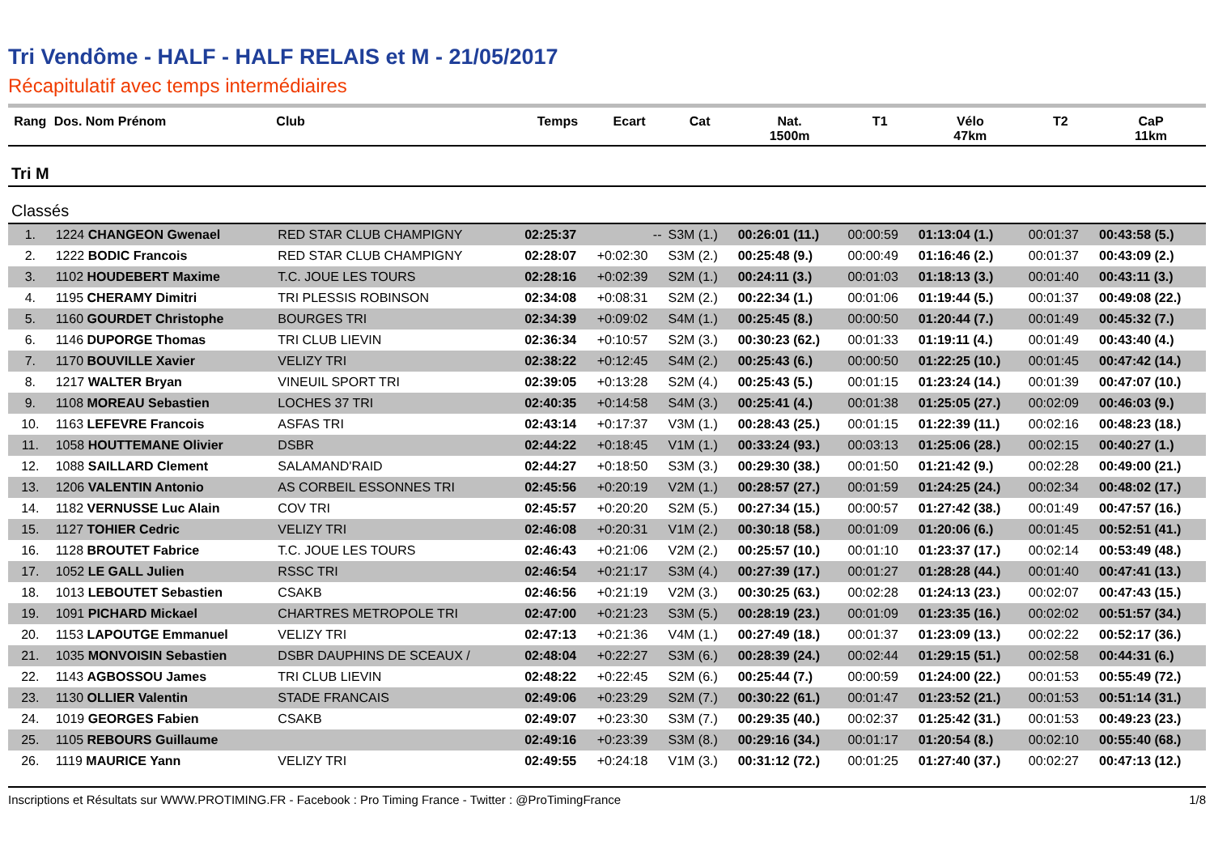Tri Vendôme - HALF - HALF RELAIS et M - 21/05/2017
Récapitulatif avec temps intermédiaires
| Rang | Dos. Nom Prénom | Club | Temps | Ecart | Cat | Nat. 1500m | T1 | Vélo 47km | T2 | CaP 11km |
| --- | --- | --- | --- | --- | --- | --- | --- | --- | --- | --- |
| Tri M | | | | | | | | | | |
| Classés | | | | | | | | | | |
| 1. | 1224 CHANGEON Gwenael | RED STAR CLUB CHAMPIGNY | 02:25:37 | -- | S3M (1.) | 00:26:01 (11.) | 00:00:59 | 01:13:04 (1.) | 00:01:37 | 00:43:58 (5.) |
| 2. | 1222 BODIC Francois | RED STAR CLUB CHAMPIGNY | 02:28:07 | +0:02:30 | S3M (2.) | 00:25:48 (9.) | 00:00:49 | 01:16:46 (2.) | 00:01:37 | 00:43:09 (2.) |
| 3. | 1102 HOUDEBERT Maxime | T.C. JOUE LES TOURS | 02:28:16 | +0:02:39 | S2M (1.) | 00:24:11 (3.) | 00:01:03 | 01:18:13 (3.) | 00:01:40 | 00:43:11 (3.) |
| 4. | 1195 CHERAMY Dimitri | TRI PLESSIS ROBINSON | 02:34:08 | +0:08:31 | S2M (2.) | 00:22:34 (1.) | 00:01:06 | 01:19:44 (5.) | 00:01:37 | 00:49:08 (22.) |
| 5. | 1160 GOURDET Christophe | BOURGES TRI | 02:34:39 | +0:09:02 | S4M (1.) | 00:25:45 (8.) | 00:00:50 | 01:20:44 (7.) | 00:01:49 | 00:45:32 (7.) |
| 6. | 1146 DUPORGE Thomas | TRI CLUB LIEVIN | 02:36:34 | +0:10:57 | S2M (3.) | 00:30:23 (62.) | 00:01:33 | 01:19:11 (4.) | 00:01:49 | 00:43:40 (4.) |
| 7. | 1170 BOUVILLE Xavier | VELIZY TRI | 02:38:22 | +0:12:45 | S4M (2.) | 00:25:43 (6.) | 00:00:50 | 01:22:25 (10.) | 00:01:45 | 00:47:42 (14.) |
| 8. | 1217 WALTER Bryan | VINEUIL SPORT TRI | 02:39:05 | +0:13:28 | S2M (4.) | 00:25:43 (5.) | 00:01:15 | 01:23:24 (14.) | 00:01:39 | 00:47:07 (10.) |
| 9. | 1108 MOREAU Sebastien | LOCHES 37 TRI | 02:40:35 | +0:14:58 | S4M (3.) | 00:25:41 (4.) | 00:01:38 | 01:25:05 (27.) | 00:02:09 | 00:46:03 (9.) |
| 10. | 1163 LEFEVRE Francois | ASFAS TRI | 02:43:14 | +0:17:37 | V3M (1.) | 00:28:43 (25.) | 00:01:15 | 01:22:39 (11.) | 00:02:16 | 00:48:23 (18.) |
| 11. | 1058 HOUTTEMANE Olivier | DSBR | 02:44:22 | +0:18:45 | V1M (1.) | 00:33:24 (93.) | 00:03:13 | 01:25:06 (28.) | 00:02:15 | 00:40:27 (1.) |
| 12. | 1088 SAILLARD Clement | SALAMAND'RAID | 02:44:27 | +0:18:50 | S3M (3.) | 00:29:30 (38.) | 00:01:50 | 01:21:42 (9.) | 00:02:28 | 00:49:00 (21.) |
| 13. | 1206 VALENTIN Antonio | AS CORBEIL ESSONNES TRI | 02:45:56 | +0:20:19 | V2M (1.) | 00:28:57 (27.) | 00:01:59 | 01:24:25 (24.) | 00:02:34 | 00:48:02 (17.) |
| 14. | 1182 VERNUSSE Luc Alain | COV TRI | 02:45:57 | +0:20:20 | S2M (5.) | 00:27:34 (15.) | 00:00:57 | 01:27:42 (38.) | 00:01:49 | 00:47:57 (16.) |
| 15. | 1127 TOHIER Cedric | VELIZY TRI | 02:46:08 | +0:20:31 | V1M (2.) | 00:30:18 (58.) | 00:01:09 | 01:20:06 (6.) | 00:01:45 | 00:52:51 (41.) |
| 16. | 1128 BROUTET Fabrice | T.C. JOUE LES TOURS | 02:46:43 | +0:21:06 | V2M (2.) | 00:25:57 (10.) | 00:01:10 | 01:23:37 (17.) | 00:02:14 | 00:53:49 (48.) |
| 17. | 1052 LE GALL Julien | RSSC TRI | 02:46:54 | +0:21:17 | S3M (4.) | 00:27:39 (17.) | 00:01:27 | 01:28:28 (44.) | 00:01:40 | 00:47:41 (13.) |
| 18. | 1013 LEBOUTET Sebastien | CSAKB | 02:46:56 | +0:21:19 | V2M (3.) | 00:30:25 (63.) | 00:02:28 | 01:24:13 (23.) | 00:02:07 | 00:47:43 (15.) |
| 19. | 1091 PICHARD Mickael | CHARTRES METROPOLE TRI | 02:47:00 | +0:21:23 | S3M (5.) | 00:28:19 (23.) | 00:01:09 | 01:23:35 (16.) | 00:02:02 | 00:51:57 (34.) |
| 20. | 1153 LAPOUTGE Emmanuel | VELIZY TRI | 02:47:13 | +0:21:36 | V4M (1.) | 00:27:49 (18.) | 00:01:37 | 01:23:09 (13.) | 00:02:22 | 00:52:17 (36.) |
| 21. | 1035 MONVOISIN Sebastien | DSBR DAUPHINS DE SCEAUX / | 02:48:04 | +0:22:27 | S3M (6.) | 00:28:39 (24.) | 00:02:44 | 01:29:15 (51.) | 00:02:58 | 00:44:31 (6.) |
| 22. | 1143 AGBOSSOU James | TRI CLUB LIEVIN | 02:48:22 | +0:22:45 | S2M (6.) | 00:25:44 (7.) | 00:00:59 | 01:24:00 (22.) | 00:01:53 | 00:55:49 (72.) |
| 23. | 1130 OLLIER Valentin | STADE FRANCAIS | 02:49:06 | +0:23:29 | S2M (7.) | 00:30:22 (61.) | 00:01:47 | 01:23:52 (21.) | 00:01:53 | 00:51:14 (31.) |
| 24. | 1019 GEORGES Fabien | CSAKB | 02:49:07 | +0:23:30 | S3M (7.) | 00:29:35 (40.) | 00:02:37 | 01:25:42 (31.) | 00:01:53 | 00:49:23 (23.) |
| 25. | 1105 REBOURS Guillaume | | 02:49:16 | +0:23:39 | S3M (8.) | 00:29:16 (34.) | 00:01:17 | 01:20:54 (8.) | 00:02:10 | 00:55:40 (68.) |
| 26. | 1119 MAURICE Yann | VELIZY TRI | 02:49:55 | +0:24:18 | V1M (3.) | 00:31:12 (72.) | 00:01:25 | 01:27:40 (37.) | 00:02:27 | 00:47:13 (12.) |
Inscriptions et Résultats sur WWW.PROTIMING.FR - Facebook : Pro Timing France - Twitter : @ProTimingFrance 1/8